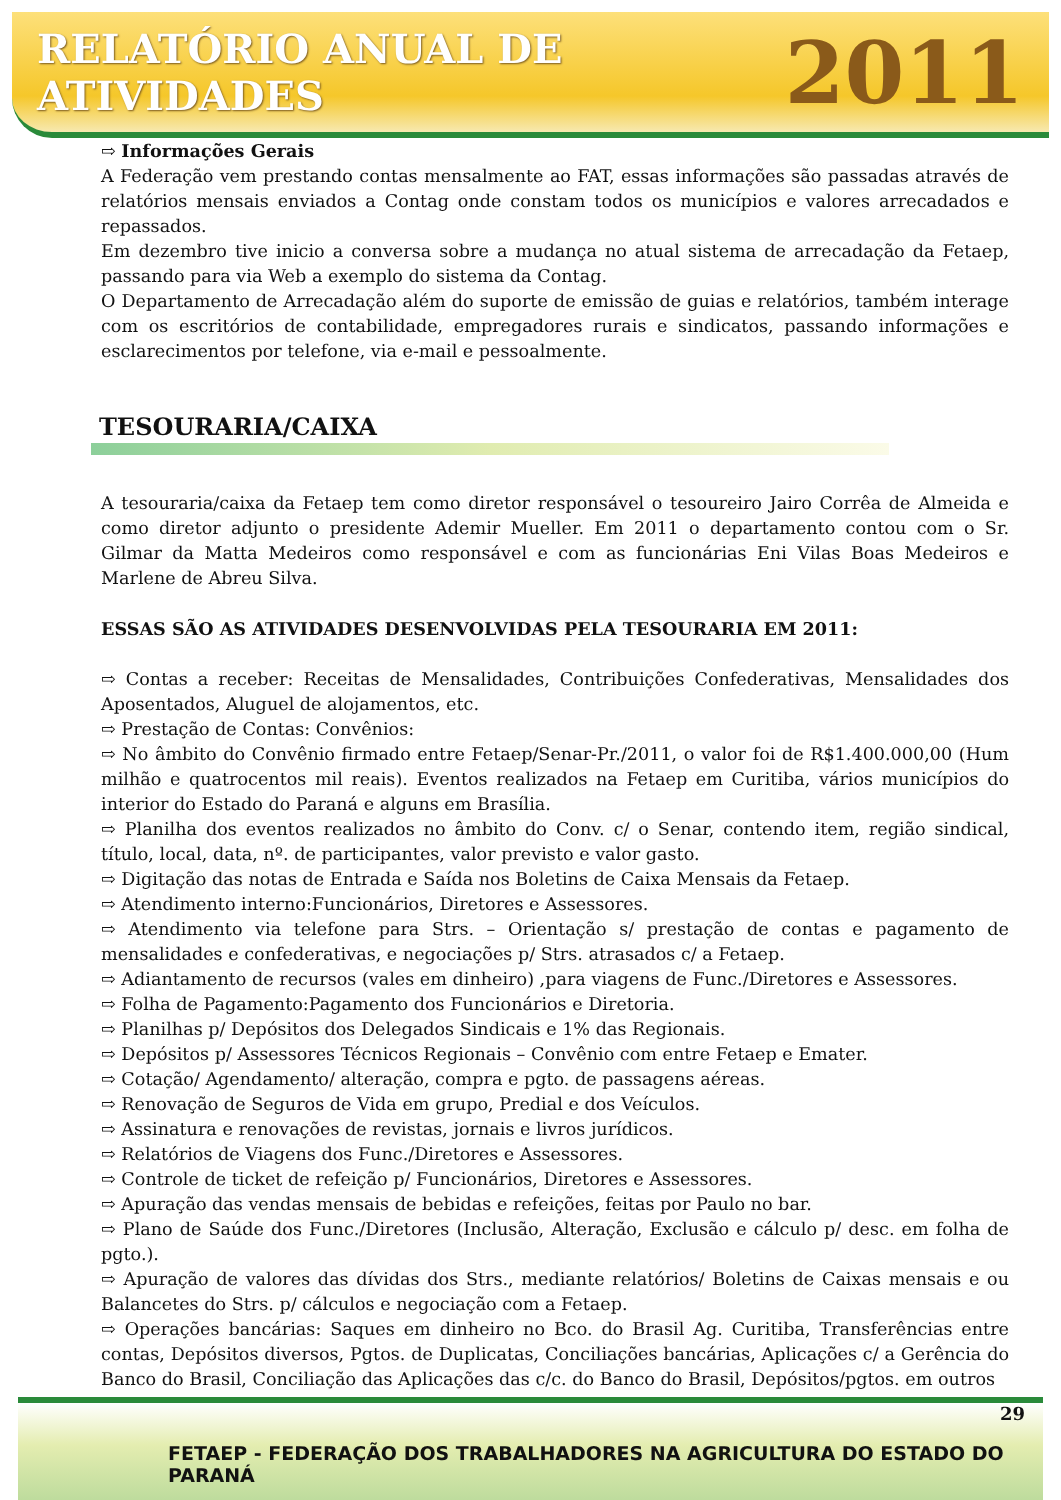RELATÓRIO ANUAL DE ATIVIDADES 2011
⇨ Informações Gerais
A Federação vem prestando contas mensalmente ao FAT, essas informações são passadas através de relatórios mensais enviados a Contag onde constam todos os municípios e valores arrecadados e repassados.
Em dezembro tive inicio a conversa sobre a mudança no atual sistema de arrecadação da Fetaep, passando para via Web a exemplo do sistema da Contag.
O Departamento de Arrecadação além do suporte de emissão de guias e relatórios, também interage com os escritórios de contabilidade, empregadores rurais e sindicatos, passando informações e esclarecimentos por telefone, via e-mail e pessoalmente.
TESOURARIA/CAIXA
A tesouraria/caixa da Fetaep tem como diretor responsável o tesoureiro Jairo Corrêa de Almeida e como diretor adjunto o presidente Ademir Mueller. Em 2011 o departamento contou com o Sr. Gilmar da Matta Medeiros como responsável e com as funcionárias Eni Vilas Boas Medeiros e Marlene de Abreu Silva.
ESSAS SÃO AS ATIVIDADES DESENVOLVIDAS PELA TESOURARIA EM 2011:
⇨ Contas a receber: Receitas de Mensalidades, Contribuições Confederativas, Mensalidades dos Aposentados, Aluguel de alojamentos, etc.
⇨ Prestação de Contas: Convênios:
⇨ No âmbito do Convênio firmado entre Fetaep/Senar-Pr./2011, o valor foi de R$1.400.000,00 (Hum milhão e quatrocentos mil reais). Eventos realizados na Fetaep em Curitiba, vários municípios do interior do Estado do Paraná e alguns em Brasília.
⇨ Planilha dos eventos realizados no âmbito do Conv. c/ o Senar, contendo item, região sindical, título, local, data, nº. de participantes, valor previsto e valor gasto.
⇨ Digitação das notas de Entrada e Saída nos Boletins de Caixa Mensais da Fetaep.
⇨ Atendimento interno:Funcionários, Diretores e Assessores.
⇨ Atendimento via telefone para Strs. – Orientação s/ prestação de contas e pagamento de mensalidades e confederativas, e negociações p/ Strs. atrasados c/ a Fetaep.
⇨ Adiantamento de recursos (vales em dinheiro) ,para viagens de Func./Diretores e Assessores.
⇨ Folha de Pagamento:Pagamento dos Funcionários e Diretoria.
⇨ Planilhas p/ Depósitos dos Delegados Sindicais e 1% das Regionais.
⇨ Depósitos p/ Assessores Técnicos Regionais – Convênio com entre Fetaep e Emater.
⇨ Cotação/ Agendamento/ alteração, compra e pgto. de passagens aéreas.
⇨ Renovação de Seguros de Vida em grupo, Predial e dos Veículos.
⇨ Assinatura e renovações de revistas, jornais e livros jurídicos.
⇨ Relatórios de Viagens dos Func./Diretores e Assessores.
⇨ Controle de ticket de refeição p/ Funcionários, Diretores e Assessores.
⇨ Apuração das vendas mensais de bebidas e refeições, feitas por Paulo no bar.
⇨ Plano de Saúde dos Func./Diretores (Inclusão, Alteração, Exclusão e cálculo p/ desc. em folha de pgto.).
⇨ Apuração de valores das dívidas dos Strs., mediante relatórios/ Boletins de Caixas mensais e ou Balancetes do Strs. p/ cálculos e negociação com a Fetaep.
⇨ Operações bancárias: Saques em dinheiro no Bco. do Brasil Ag. Curitiba, Transferências entre contas, Depósitos diversos, Pgtos. de Duplicatas, Conciliações bancárias, Aplicações c/ a Gerência do Banco do Brasil, Conciliação das Aplicações das c/c. do Banco do Brasil, Depósitos/pgtos. em outros
29
FETAEP - FEDERAÇÃO DOS TRABALHADORES NA AGRICULTURA DO ESTADO DO PARANÁ